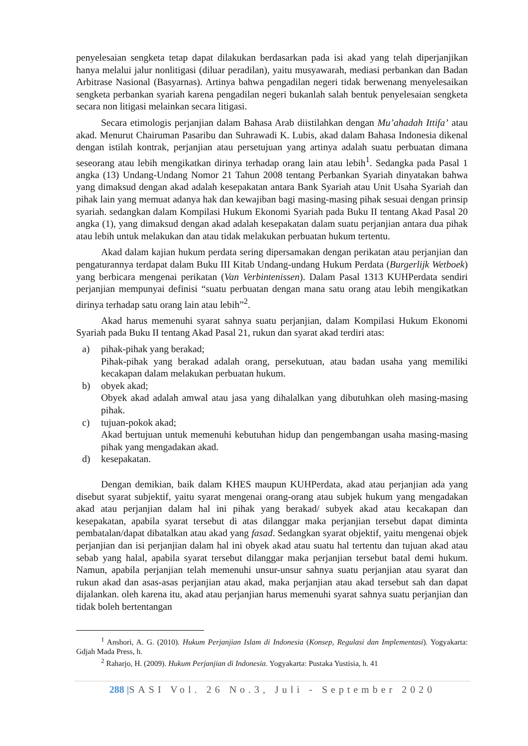penyelesaian sengketa tetap dapat dilakukan berdasarkan pada isi akad yang telah diperjanjikan hanya melalui jalur nonlitigasi (diluar peradilan), yaitu musyawarah, mediasi perbankan dan Badan Arbitrase Nasional (Basyarnas). Artinya bahwa pengadilan negeri tidak berwenang menyelesaikan sengketa perbankan syariah karena pengadilan negeri bukanlah salah bentuk penyelesaian sengketa secara non litigasi melainkan secara litigasi.
Secara etimologis perjanjian dalam Bahasa Arab diistilahkan dengan Mu’ahadah Ittifa’ atau akad. Menurut Chairuman Pasaribu dan Suhrawadi K. Lubis, akad dalam Bahasa Indonesia dikenal dengan istilah kontrak, perjanjian atau persetujuan yang artinya adalah suatu perbuatan dimana seseorang atau lebih mengikatkan dirinya terhadap orang lain atau lebih<sup>1</sup>. Sedangka pada Pasal 1 angka (13) Undang-Undang Nomor 21 Tahun 2008 tentang Perbankan Syariah dinyatakan bahwa yang dimaksud dengan akad adalah kesepakatan antara Bank Syariah atau Unit Usaha Syariah dan pihak lain yang memuat adanya hak dan kewajiban bagi masing-masing pihak sesuai dengan prinsip syariah. sedangkan dalam Kompilasi Hukum Ekonomi Syariah pada Buku II tentang Akad Pasal 20 angka (1), yang dimaksud dengan akad adalah kesepakatan dalam suatu perjanjian antara dua pihak atau lebih untuk melakukan dan atau tidak melakukan perbuatan hukum tertentu.
Akad dalam kajian hukum perdata sering dipersamakan dengan perikatan atau perjanjian dan pengaturannya terdapat dalam Buku III Kitab Undang-undang Hukum Perdata (Burgerlijk Wetboek) yang berbicara mengenai perikatan (Van Verbintenissen). Dalam Pasal 1313 KUHPerdata sendiri perjanjian mempunyai definisi “suatu perbuatan dengan mana satu orang atau lebih mengikatkan dirinya terhadap satu orang lain atau lebih”<sup>2</sup>.
Akad harus memenuhi syarat sahnya suatu perjanjian, dalam Kompilasi Hukum Ekonomi Syariah pada Buku II tentang Akad Pasal 21, rukun dan syarat akad terdiri atas:
a) pihak-pihak yang berakad;
Pihak-pihak yang berakad adalah orang, persekutuan, atau badan usaha yang memiliki kecakapan dalam melakukan perbuatan hukum.
b) obyek akad;
Obyek akad adalah amwal atau jasa yang dihalalkan yang dibutuhkan oleh masing-masing pihak.
c) tujuan-pokok akad;
Akad bertujuan untuk memenuhi kebutuhan hidup dan pengembangan usaha masing-masing pihak yang mengadakan akad.
d) kesepakatan.
Dengan demikian, baik dalam KHES maupun KUHPerdata, akad atau perjanjian ada yang disebut syarat subjektif, yaitu syarat mengenai orang-orang atau subjek hukum yang mengadakan akad atau perjanjian dalam hal ini pihak yang berakad/ subyek akad atau kecakapan dan kesepakatan, apabila syarat tersebut di atas dilanggar maka perjanjian tersebut dapat diminta pembatalan/dapat dibatalkan atau akad yang fasad. Sedangkan syarat objektif, yaitu mengenai objek perjanjian dan isi perjanjian dalam hal ini obyek akad atau suatu hal tertentu dan tujuan akad atau sebab yang halal, apabila syarat tersebut dilanggar maka perjanjian tersebut batal demi hukum. Namun, apabila perjanjian telah memenuhi unsur-unsur sahnya suatu perjanjian atau syarat dan rukun akad dan asas-asas perjanjian atau akad, maka perjanjian atau akad tersebut sah dan dapat dijalankan. oleh karena itu, akad atau perjanjian harus memenuhi syarat sahnya suatu perjanjian dan tidak boleh bertentangan
<sup>1</sup> Anshori, A. G. (2010). Hukum Perjanjian Islam di Indonesia (Konsep, Regulasi dan Implementasi). Yogyakarta: Gdjah Mada Press, h.
<sup>2</sup> Raharjo, H. (2009). Hukum Perjanjian di Indonesia. Yogyakarta: Pustaka Yustisia, h. 41
288 |SASI Vol. 26 No.3, Juli - September 2020